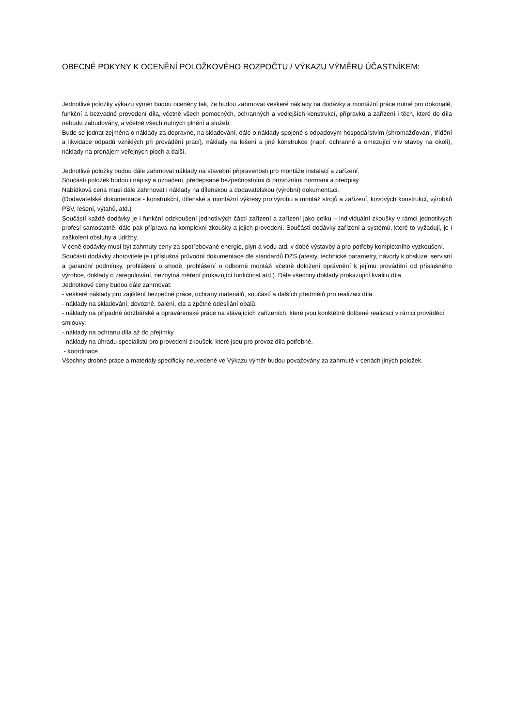OBECNÉ POKYNY K OCENĚNÍ POLOŽKOVÉHO ROZPOČTU / VÝKAZU VÝMĚRU ÚČASTNÍKEM:
Jednotlivé položky výkazu výměr budou oceněny tak, že budou zahrnovat veškeré náklady na dodávky a montážní práce nutné pro dokonalé, funkční a bezvadné provedení díla, včetně všech pomocných, ochranných a vedlejších konstrukcí, přípravků a zařízení i těch, které do díla nebudu zabudovány, a včetně všech nutných plnění a služeb.
Bude se jednat zejména o náklady za dopravné, na skladování, dále o náklady spojené s odpadovým hospodářstvím (shromažďování, třídění a likvidace odpadů vzniklých při provádění prací), náklady na lešení a jiné konstrukce (např. ochranné a omezující vliv stavby na okolí), náklady na pronájem veřejných ploch a další.
Jednotlivé položky budou dále zahrnovat náklady na stavební připravenosti pro montáže instalací a zařízení.
Součástí položek budou i nápisy a označení, předepsané bezpečnostními či provozními normami a předpisy.
Nabídková cena musí dále zahrnovat i náklady na dílenskou a dodavatelskou (výrobní) dokumentaci.
(Dodavatelské dokumentace - konstrukční, dílenské a montážní výkresy pro výrobu a montáž strojů a zařízení, kovových konstrukcí, výrobků PSV, lešení, výtahů, atd.)
Součástí každé dodávky je i funkční odzkoušení jednotlivých částí zařízení a zařízení jako celku – individuální zkoušky v rámci jednotlivých profesí samostatně, dále pak příprava na komplexní zkoušky a jejich provedení. Součástí dodávky zařízení a systémů, které to vyžadují, je i zaškolení obsluhy a údržby.
V ceně dodávky musí být zahrnuty ceny za spotřebované energie, plyn a vodu atd. v době výstavby a pro potřeby komplexního vyzkoušení.
Součástí dodávky zhotovitele je i příslušná průvodní dokumentace dle standardů DZS (atesty, technické parametry, návody k obsluze, servisní a garanční podmínky, prohlášení o shodě, prohlášení o odborné montáži včetně doložení oprávnění k jejímu provádění od příslušného výrobce, doklady o zaregulování, nezbytná měření prokazující funkčnost atd.). Dále všechny doklady prokazující kvalitu díla.
Jednotkové ceny budou dále zahrnovat:
- veškeré náklady pro zajištění bezpečné práce, ochrany materiálů, součástí a dalších předmětů pro realizaci díla.
- náklady na skladování, dovozné, balení, cla a zpětné odesílání obalů.
- náklady na případné údržbářské a opravárenské práce na stávajících zařízeních, které jsou konktétně dotčené realizací v rámci prováděcí smlouvy.
- náklady na ochranu díla až do přejímky.
- náklady na úhradu specialistů pro provedení zkoušek, které jsou pro provoz díla potřebné.
- koordinace
Všechny drobné práce a materiály specificky neuvedené ve Výkazu výměr budou považovány za zahrnuté v cenách jiných položek.